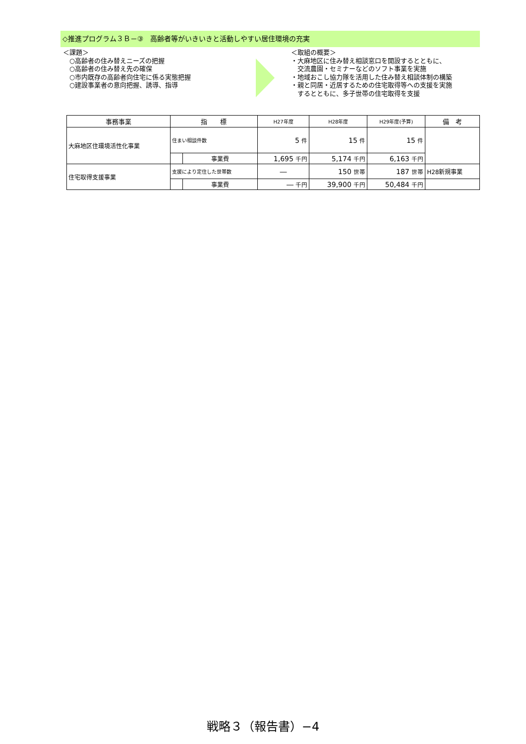◇推進プログラム３Ｂ－③　高齢者等がいきいきと活動しやすい居住環境の充実
＜課題＞
　○高齢者の住み替えニーズの把握
　○高齢者の住み替え先の確保
　○市内既存の高齢者向住宅に係る実態把握
　○建設事業者の意向把握、誘導、指導
＜取組の概要＞
・大麻地区に住み替え相談窓口を開設するとともに、
　交流農園・セミナーなどのソフト事業を実施
・地域おこし協力隊を活用した住み替え相談体制の構築
・親と同居・近居するための住宅取得等への支援を実施
　するとともに、多子世帯の住宅取得を支援
| 事務事業 | 指 標 | | H27年度 | H28年度 | H29年度(予算) | 備 考 |
| --- | --- | --- | --- | --- | --- | --- |
| 大麻地区住環境活性化事業 | 住まい相談件数 | | 5 件 | 15 件 | 15 件 | |
| | | 事業費 | 1,695 千円 | 5,174 千円 | 6,163 千円 | |
| 住宅取得支援事業 | 支援により定住した世帯数 | | ― | 150 世帯 | 187 世帯 | H28新規事業 |
| | | 事業費 | ― 千円 | 39,900 千円 | 50,484 千円 | |
戦略３（報告書）−4